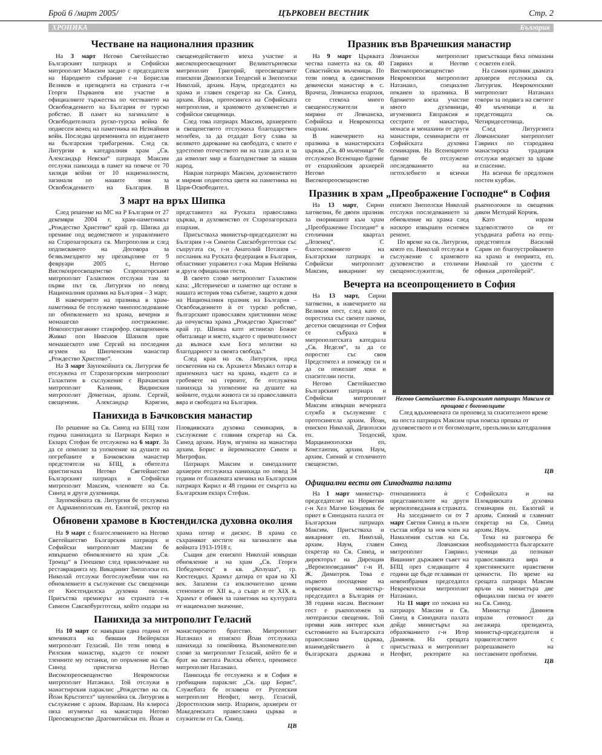Брой 6 /март 2005/ ЦЪРКОВЕН ВЕСТНИК Стр. 2
ХРОНИКА България
Честване на националния празник
На 3 март Негово Светейшество Българският патриарх и Софийски митрополит Максим заедно с председателя на Народното събрание г-н Борислав Великов и президента на страната г-н Георги Първанов взе участие в официалните тържества по честването на Освобождението на България от турско робство. В памет на загиналите в Освободителната руско-турска война бе поднесен венец на паметника на Незнайния войн. Последва церемонията по издигането на българския трибагреник. След св. Литургия в катедралния храм „Св. Александър Невски“ патриарх Максим отслужи панихида в памет на повече от 70 хиляди войни от 10 националности, загинали по нашите земи за Освобождението на България. В свещенодействието взеха участие и високопреосвещеният Великотърновски митрополит Григорий, преосвещените епископи Девполски Теодосий и Знеполски Николай, архим. Наум, председател на храма и главен секретар на Св. Синод, архим. Йоан, протосингел на Софийската митрополия, и храмовото духовенство и софийски свещеници.
След това патриарх Максим, архиереите и свещенството отслужиха благодарствен молебен, за да отдадат Богу слава за великото дарование на свободата, с които е удостоено отечеството ни на тази дата и за да измолят мир и благоденствие за нашия народ.
Накрая патриарх Максим, духовенството и миряни поднесоха цветя на паметника на Царя-Освободител.
3 март на връх Шипка
След решение на МС на Р България от 27 декември 2004 г. храм-паметникът „Рождество Христово“ край гр. Шипка да премине под ведомството и управлението на Старозагорската св. Митрополия и след подписването на Договора за безвъзмездното му прехвърляне от 9 февруари 2005 г., Негово Високопреосвещенство Старозагорският митрополит Галактион отслужи там за първи път св. Литургия по повод Националния празник на България – 3 март.
В навечерието на празника в храм-паметника бе отслужено чинопоследование по обновлението на храма, вечерня и монашеско пострижение. Новопостриганият ставрофор. свещеноинок Живко поп Николов Шапков прие монашеското име Сергий на последния игумен на Шипченския манастир „Рождество Христово“.
На 3 март Заупокойната св. Литургия бе отслужена от Старозагорския митрополит Галактион в съслужение с Врачанския митрополит Калиник, Видинския митрополит Дометиан, архим. Сергий, свещеноик. Александър Карягин, представител на Руската православна църква, и духовенство от Старозагорската епархия.
Присъстваха министър-председателят на България г-н Симеон Сакскобургготски със съпругата си, г-н Анатолий Потапов – посланик на Руската федерация в България, областният управител г-жа Мария Нейкова и други официални гости.
В своето слово митрополит Галактион каза: „Историческо и паметно ще остане в нашата история това събитие, защото в деня на Националния празник на България – Освобождението ѝ от турско робство, българският православен християнин може да почувства храма „Рождество Христово“ край гр. Шипка като истинско Божие обиталище и място, където с признателност да възнася към Бога молитви на благодарност за своята свобода.“
След края на св. Литургия, пред посветения на св. Архангел Михаил олтар в приземната част на храма, където са и гробовете на героите, бе отслужена панихида за упокоение на душите на войните, отдали живота си за православната вяра и свободата на България.
Панихида в Бачковския манастир
По решение на Св. Синод на БПЦ тази година панихидата за Патриарх Кирил и Екзарх Стефан бе отслужена на 6 март. За да се помолят за упокоение на душите на погребаните в Бачковския манастир предстоятели на БПЦ, в обителта пристигнаха Негово Светейшество Българският патриарх и Софийски митрополит Максим, членовете на Св. Синод и други духовници.
Заупокойната св. Литургия бе отслужена от Адрианополския еп. Евлогий, ректор на Пловдивската духовна семинария, в съслужение с главния секретар на Св. Синод архим. Наум, игумена на манастира архим. Борис и йеромонасите Симон и Митрофан.
Патриарх Максим и синодалните архиереи отслужиха панихида по повод 34 години от блажената кончина на Българския патриарх Кирил и 48 години от смъртта на Българския екзарх Стефан.
Обновени храмове в Кюстендилска духовна околия
На 9 март с благословението на Негово Светейшество Българския патриарх и Софийски митрополит Максим бе извършено обновлението на храм „Св. Троица“ в Гюешево след приключване на реставрацията му. Викарният Знеполски еп. Николай отслужи богослужебния чин на обновлението в съслужение със свещеници от Кюстендилска духовна околия. Присъства премиерът на страната г-н Симеон Сакскобургготски, който подари на храма потир и дискос. В храма се съхраняват костите на загиналите във войната 1913-1918 г.
Същия ден епископ Николай извърши обновление и на храм „Св. Георги Победоносец“ в кв. „Колуша“, гр. Кюстендил. Храмът датира от края на XI век. Запазени са изключително ценни стенописи от XII в., а също и от XIX в. Храмът е обявен за паметник на културата от национално значение.
Панихида за митрополит Геласий
На 10 март се навърши една година от кончината на бившия Нюйоркски митрополит Геласий. По този повод в Рилския манастир, където се покоят тленните му останки, по поръчение на Св. Синод пристигна Негово Високопреосвещенство Неврокопски митрополит Натанаил. Той отслужи в манастирския параклис „Рождество на св. Йоан Кръстител“ заупокойна св. Литургия в съслужение с архим. Варлаам. На клироса пяха игуменът на манастира Негово Преосвещенство Драговитийски еп. Йоан и манастирското братство. Митрополит Натанаил и епископ Йоан отслужиха панихида за покойника. Възпоменателно слово за митрополит Геласий, който бе и брат на светата Рилска обител, произнесе митрополит Натанаил.
Панихида бе отслужена и в София в гробищния параклис „Св. цар Борис“. Служебата бе оглавена от Русенския митрополит Неофит, митр. Гелаcий, Доростолския митр. Иларион, архиереи от Македонската православна църква и служители от Св. Синод.
ЦВ
Празник във Врачешкия манастир
На 9 март Църквата чества паметта на св. 40 Севастийски мъченици. По този повод в единствения девически манастир в с. Врачеш, Ловчанска епархия, се стекоха много свещенослужители и миряни от Ловчанска, Софийска и Неврокопска епархии.
В навечерието на празника в манастирската църква „Св. 40 мъченици“ бе отслужено Всенощно бдение от епархийския архиерей Негово Високопреосвещенство Ловчански митрополит Гавриил и Негово Високопреосвещенство Неврокопски митрополит Натанаил, специално поканен за празника. В бдението взеха участие много духовници, игуменията Евпраксия и сестрите от манастира, монаси и монахини от други манастири, семинаристи от Софийската духовна семинария. На Всенощното бдение бе отслужено последованието на петохлебието и всички присъстващи бяха помазани с осветен елей.
На самия празник двамата архиереи отслужиха св. Литургия. Неврокопският митрополит Натанаил говори за подвига на светите 40 мъченици и за предстоящата св. Четиридесетница.
След Литургията Ловчанският митрополит Гавриил по стародавна манастирска традиция отслужи водосвет за здраве и спасение.
На всички бе предложен постен курбан.
Празник в храм „Преображение Господне“ в София
На 13 март, Сирни заговезни, бе двоен празник за енорияшите към храм „Преображение Господне“ в столичния квартал „Лозенец“. С благословението на Българския патриарх и Софийски митрополит Максим, викарният му епископ Знеполски Николай отслужи последованието за обновление на храма след наскоро извършен основен ремонт.
По време на св. Литургия, която еп. Николай отслужи в съслужение с храмовото духовенство и столични свещенослужители, бе ръкоположен за свещеник дякон Методий Корчев.
Като изрази задоволството си от усърдната работа на отец-предстоятеля Василий Сарин по благоустройването на храма и енорията, еп. Николай го удостои с офикия „протойерей“.
Вечерта на всеопрощението в София
На 13 март, Сирни заговезни, в навечерието на Великия пост, след като се опростиха със своите паюми, десетки свещеници от София се събраха в митрополитската катедрала „Св. Неделя“, за да се опростят със своя Предстоятел и помежду си и да си пожелаят леки и спасителни пости.
Негово Светейшество Българският патриарх и Софийски митрополит Максим извърши вечерната служба в съслужение с протосингела архим. Йоан, епископ Николай, Девполски еп. Теодосий, Марцианополски еп. Константин, архим. Наум, архим. Сионий и столичното свещенство.
Негово Светейшество Българският патриарх Максим се прощава с богомолците
След вдъхновената си проповед за спасителното време на поста патриарх Максим пръв поиска прошка от духовенството и от богомолците, препълнили катедралния храм.
ЦВ
Официални вести от Синодната палата
На 1 март министър-председателят на Норвегия г-н Хел Магне Бондевик бе приет в Синодната палата от Българския патриарх Максим. Присъстваха и викарният еп. Николай, архим. Наум, главен секретар на Св. Синод, и директорът на Дирекция „Вероизповедания“ г-н И. Ж. Димитров. Това е първото посещение на норвежки министър-председател в България от 38 години насам. Високият гост е ръкоположен за лютерански свещеник. Той прояви жив интерес към състоянието на Българската православна църква, взаимодействието ѝ с българската държава и отношенията ѝ с представителите на други вероизповедания в страната.
На заседанието си от 7 март Светия Синод в пълен състав избра за нов член на Намаления състав на Св. Синод Ловчанския митрополит Гавриил. Вишният държавен съвет на БПЦ през следващите 4 години ще бъде оглавяван от новоизбрания председател Неврокопски митрополит Натанаил.
На 11 март по покана на патриарх Максим и Св. Синод в Синодната палата дойде министърът на образованието г-н Игор Дамянов. На срещата присъстваха и митрополит Неофит, ректорите на Софийската и на Пловдивската духовна семинария еп. Евлогий и архим. Сионий и главният секретар на Св. Синод архим. Наум.
Тема на разговора бе необходимостта българските ученици да познават православната вяра и християнските нравствени ценности. По време на срещата патриарх Максим връчи на министъра две официални писма от името на Св. Синод.
Министър Дамянов изрази готовност да ангажира президента, министър-председателя и правителството с разрешаването на поставените проблеми.
ЦВ